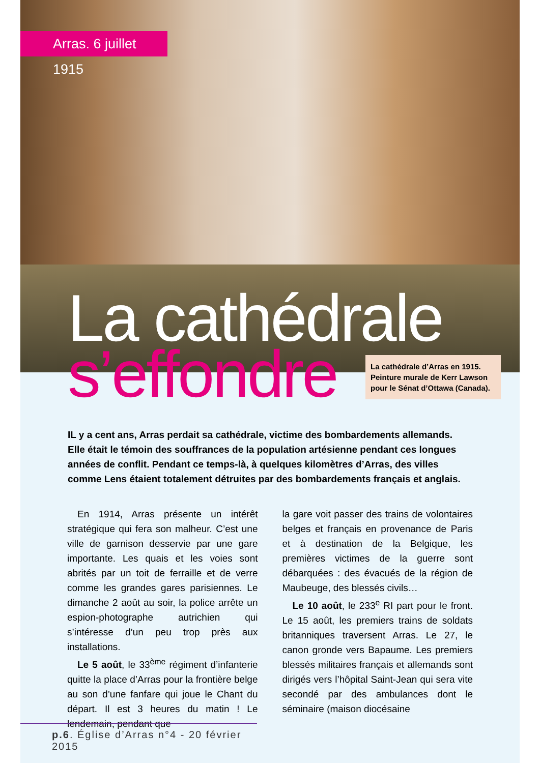Arras. 6 juillet 1915
La cathédrale
s’effondre
La cathédrale d’Arras en 1915. Peinture murale de Kerr Lawson pour le Sénat d’Ottawa (Canada).
IL y a cent ans, Arras perdait sa cathédrale, victime des bombardements allemands. Elle était le témoin des souffrances de la population artésienne pendant ces longues années de conflit. Pendant ce temps-là, à quelques kilomètres d’Arras, des villes comme Lens étaient totalement détruites par des bombardements français et anglais.
En 1914, Arras présente un intérêt stratégique qui fera son malheur. C’est une ville de garnison desservie par une gare importante. Les quais et les voies sont abrités par un toit de ferraille et de verre comme les grandes gares parisiennes. Le dimanche 2 août au soir, la police arrête un espion-photographe autrichien qui s’intéresse d’un peu trop près aux installations.
Le 5 août, le 33<sup>ème</sup> régiment d’infanterie quitte la place d’Arras pour la frontière belge au son d’une fanfare qui joue le Chant du départ. Il est 3 heures du matin ! Le lendemain, pendant que
la gare voit passer des trains de volontaires belges et français en provenance de Paris et à destination de la Belgique, les premières victimes de la guerre sont débarquées : des évacués de la région de Maubeuge, des blessés civils…
Le 10 août, le 233<sup>e</sup> RI part pour le front. Le 15 août, les premiers trains de soldats britanniques traversent Arras. Le 27, le canon gronde vers Bapaume. Les premiers blessés militaires français et allemands sont dirigés vers l’hôpital Saint-Jean qui sera vite secondé par des ambulances dont le séminaire (maison diocésaine
p.6. Église d’Arras n°4 - 20 février 2015